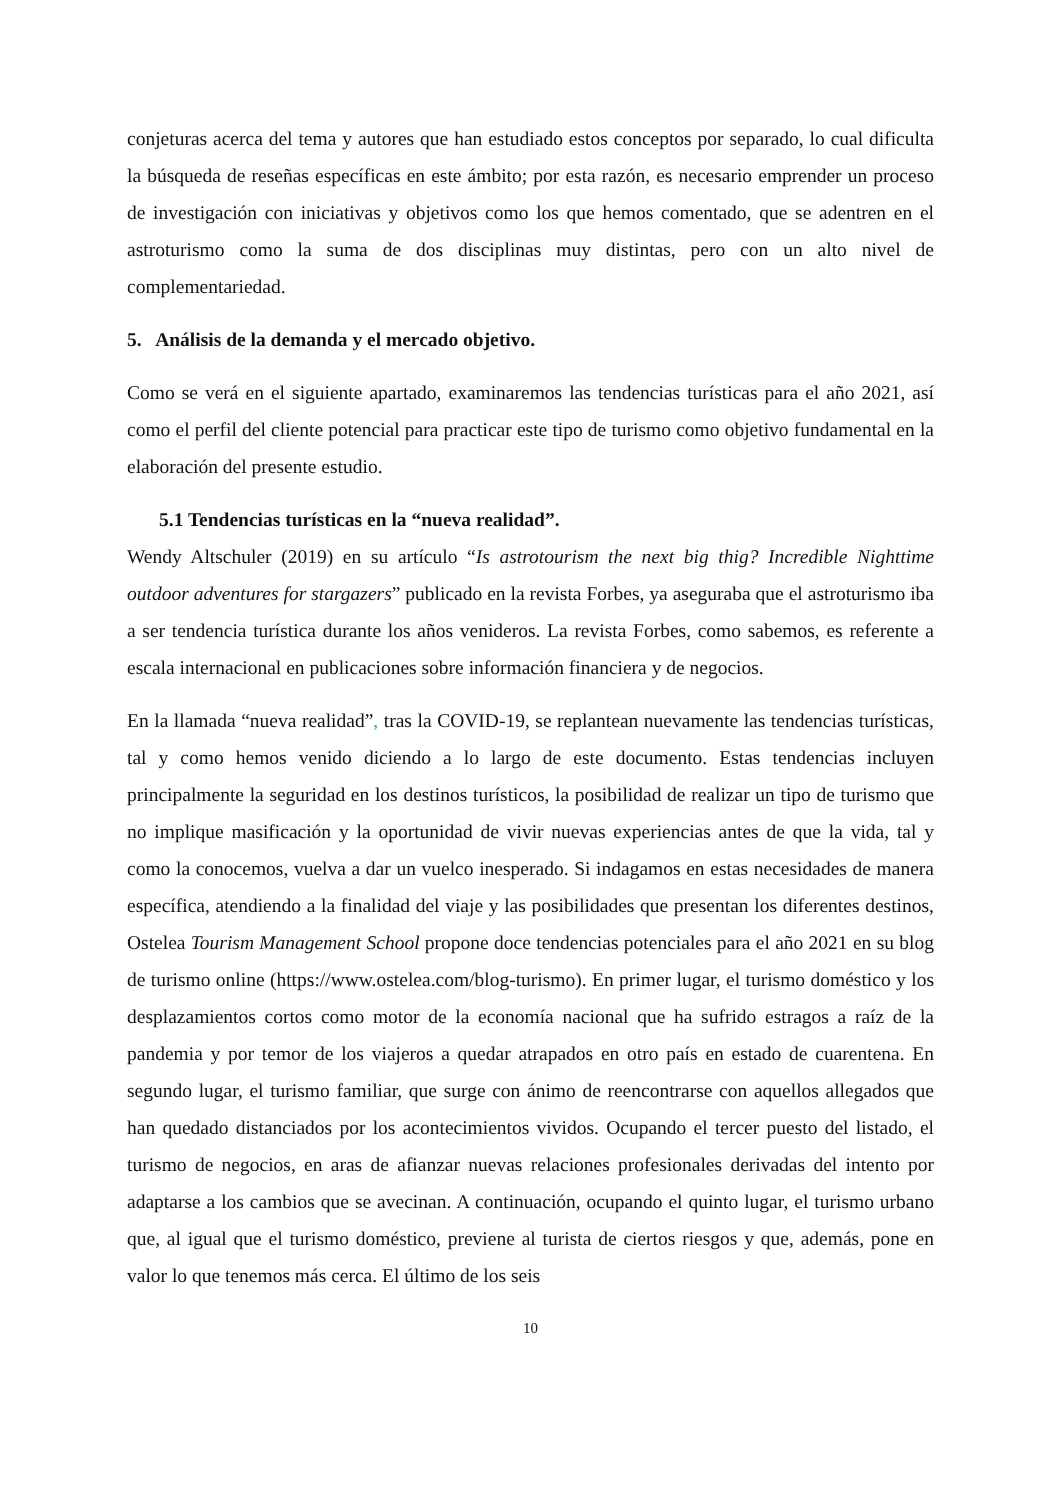conjeturas acerca del tema y autores que han estudiado estos conceptos por separado, lo cual dificulta la búsqueda de reseñas específicas en este ámbito; por esta razón, es necesario emprender un proceso de investigación con iniciativas y objetivos como los que hemos comentado, que se adentren en el astroturismo como la suma de dos disciplinas muy distintas, pero con un alto nivel de complementariedad.
5. Análisis de la demanda y el mercado objetivo.
Como se verá en el siguiente apartado, examinaremos las tendencias turísticas para el año 2021, así como el perfil del cliente potencial para practicar este tipo de turismo como objetivo fundamental en la elaboración del presente estudio.
5.1 Tendencias turísticas en la “nueva realidad”.
Wendy Altschuler (2019) en su artículo “Is astrotourism the next big thig? Incredible Nighttime outdoor adventures for stargazers” publicado en la revista Forbes, ya aseguraba que el astroturismo iba a ser tendencia turística durante los años venideros. La revista Forbes, como sabemos, es referente a escala internacional en publicaciones sobre información financiera y de negocios.
En la llamada “nueva realidad”, tras la COVID-19, se replantean nuevamente las tendencias turísticas, tal y como hemos venido diciendo a lo largo de este documento. Estas tendencias incluyen principalmente la seguridad en los destinos turísticos, la posibilidad de realizar un tipo de turismo que no implique masificación y la oportunidad de vivir nuevas experiencias antes de que la vida, tal y como la conocemos, vuelva a dar un vuelco inesperado. Si indagamos en estas necesidades de manera específica, atendiendo a la finalidad del viaje y las posibilidades que presentan los diferentes destinos, Ostelea Tourism Management School propone doce tendencias potenciales para el año 2021 en su blog de turismo online (https://www.ostelea.com/blog-turismo). En primer lugar, el turismo doméstico y los desplazamientos cortos como motor de la economía nacional que ha sufrido estragos a raíz de la pandemia y por temor de los viajeros a quedar atrapados en otro país en estado de cuarentena. En segundo lugar, el turismo familiar, que surge con ánimo de reencontrarse con aquellos allegados que han quedado distanciados por los acontecimientos vividos. Ocupando el tercer puesto del listado, el turismo de negocios, en aras de afianzar nuevas relaciones profesionales derivadas del intento por adaptarse a los cambios que se avecinan. A continuación, ocupando el quinto lugar, el turismo urbano que, al igual que el turismo doméstico, previene al turista de ciertos riesgos y que, además, pone en valor lo que tenemos más cerca. El último de los seis
10